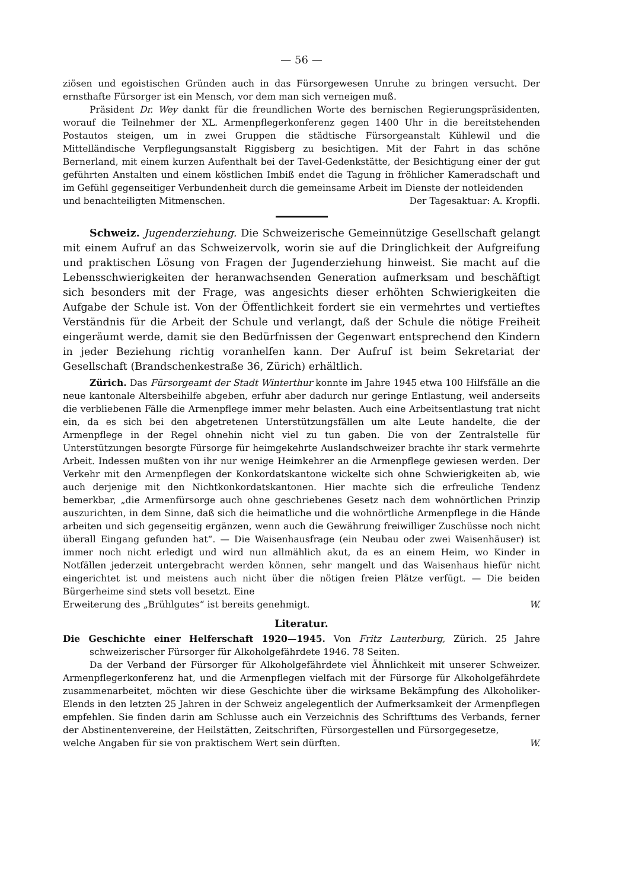— 56 —
ziösen und egoistischen Gründen auch in das Fürsorgewesen Unruhe zu bringen versucht. Der ernsthafte Fürsorger ist ein Mensch, vor dem man sich verneigen muß.
Präsident Dr. Wey dankt für die freundlichen Worte des bernischen Regierungspräsidenten, worauf die Teilnehmer der XL. Armenpflegerkonferenz gegen 1400 Uhr in die bereitstehenden Postautos steigen, um in zwei Gruppen die städtische Fürsorgeanstalt Kühlewil und die Mittelländische Verpflegungsanstalt Riggisberg zu besichtigen. Mit der Fahrt in das schöne Bernerland, mit einem kurzen Aufenthalt bei der Tavel-Gedenkstätte, der Besichtigung einer der gut geführten Anstalten und einem köstlichen Imbiß endet die Tagung in fröhlicher Kameradschaft und im Gefühl gegenseitiger Verbundenheit durch die gemeinsame Arbeit im Dienste der notleidenden
und benachteiligten Mitmenschen. Der Tagesaktuar: A. Kropfli.
Schweiz. Jugenderziehung. Die Schweizerische Gemeinnützige Gesellschaft gelangt mit einem Aufruf an das Schweizervolk, worin sie auf die Dringlichkeit der Aufgreifung und praktischen Lösung von Fragen der Jugenderziehung hinweist. Sie macht auf die Lebensschwierigkeiten der heranwachsenden Generation aufmerksam und beschäftigt sich besonders mit der Frage, was angesichts dieser erhöhten Schwierigkeiten die Aufgabe der Schule ist. Von der Öffentlichkeit fordert sie ein vermehrtes und vertieftes Verständnis für die Arbeit der Schule und verlangt, daß der Schule die nötige Freiheit eingeräumt werde, damit sie den Bedürfnissen der Gegenwart entsprechend den Kindern in jeder Beziehung richtig voranhelfen kann. Der Aufruf ist beim Sekretariat der Gesellschaft (Brandschenkestraße 36, Zürich) erhältlich.
Zürich. Das Fürsorgeamt der Stadt Winterthur konnte im Jahre 1945 etwa 100 Hilfsfälle an die neue kantonale Altersbeihilfe abgeben, erfuhr aber dadurch nur geringe Entlastung, weil anderseits die verbliebenen Fälle die Armenpflege immer mehr belasten. Auch eine Arbeitsentlastung trat nicht ein, da es sich bei den abgetretenen Unterstützungsfällen um alte Leute handelte, die der Armenpflege in der Regel ohnehin nicht viel zu tun gaben. Die von der Zentralstelle für Unterstützungen besorgte Fürsorge für heimgekehrte Auslandschweizer brachte ihr stark vermehrte Arbeit. Indessen mußten von ihr nur wenige Heimkehrer an die Armenpflege gewiesen werden. Der Verkehr mit den Armenpflegen der Konkordatskantone wickelte sich ohne Schwierigkeiten ab, wie auch derjenige mit den Nichtkonkordatskantonen. Hier machte sich die erfreuliche Tendenz bemerkbar, „die Armenfürsorge auch ohne geschriebenes Gesetz nach dem wohnörtlichen Prinzip auszurichten, in dem Sinne, daß sich die heimatliche und die wohnörtliche Armenpflege in die Hände arbeiten und sich gegenseitig ergänzen, wenn auch die Gewährung freiwilliger Zuschüsse noch nicht überall Eingang gefunden hat“. — Die Waisenhausfrage (ein Neubau oder zwei Waisenhäuser) ist immer noch nicht erledigt und wird nun allmählich akut, da es an einem Heim, wo Kinder in Notfällen jederzeit untergebracht werden können, sehr mangelt und das Waisenhaus hiefür nicht eingerichtet ist und meistens auch nicht über die nötigen freien Plätze verfügt. — Die beiden Bürgerheime sind stets voll besetzt. Eine
Erweiterung des „Brühlgutes“ ist bereits genehmigt. W.
Literatur.
Die Geschichte einer Helferschaft 1920—1945. Von Fritz Lauterburg, Zürich. 25 Jahre schweizerischer Fürsorger für Alkoholgefährdete 1946. 78 Seiten.
Da der Verband der Fürsorger für Alkoholgefährdete viel Ähnlichkeit mit unserer Schweizer. Armenpflegerkonferenz hat, und die Armenpflegen vielfach mit der Fürsorge für Alkoholgefährdete zusammenarbeitet, möchten wir diese Geschichte über die wirksame Bekämpfung des Alkoholiker-Elends in den letzten 25 Jahren in der Schweiz angelegentlich der Aufmerksamkeit der Armenpflegen empfehlen. Sie finden darin am Schlusse auch ein Verzeichnis des Schrifttums des Verbands, ferner der Abstinentenvereine, der Heilstätten, Zeitschriften, Fürsorgestellen und Fürsorgegesetze,
welche Angaben für sie von praktischem Wert sein dürften. W.